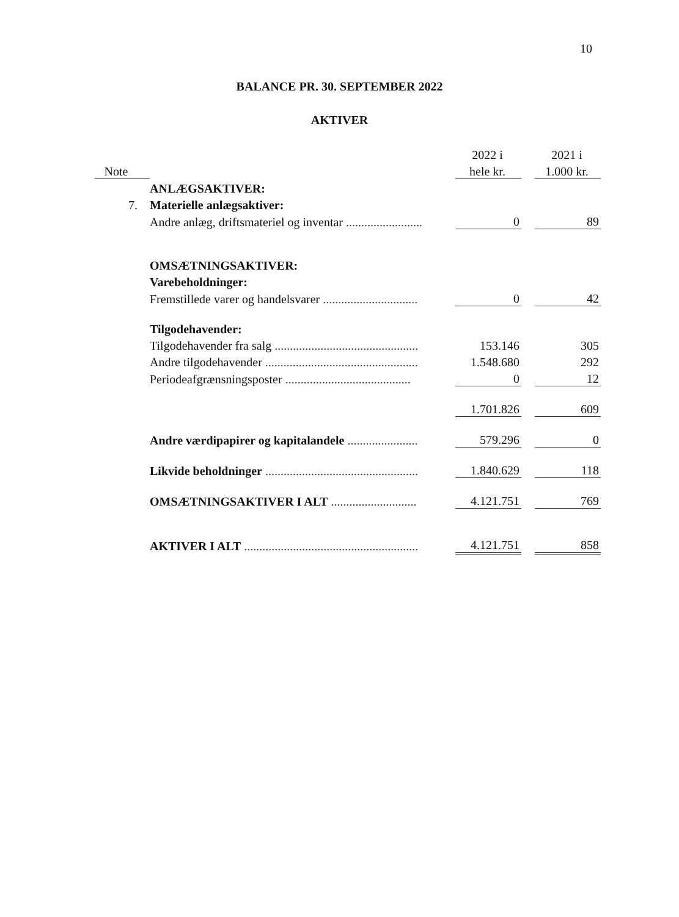10
BALANCE PR. 30. SEPTEMBER 2022
AKTIVER
| | | 2022 i | | 2021 i |
| --- | --- | --- | --- | --- |
| Note | | hele kr. | | 1.000 kr. |
| | ANLÆGSAKTIVER: | | | |
| 7. | Materielle anlægsaktiver: | | | |
| | Andre anlæg, driftsmateriel og inventar ......................... | 0 | | 89 |
| | OMSÆTNINGSAKTIVER: | | | |
| | Varebeholdninger: | | | |
| | Fremstillede varer og handelsvarer ............................... | 0 | | 42 |
| | Tilgodehavender: | | | |
| | Tilgodehavender fra salg ............................................... | 153.146 | | 305 |
| | Andre tilgodehavender .................................................. | 1.548.680 | | 292 |
| | Periodeafgrænsningsposter ......................................... | 0 | | 12 |
| | | 1.701.826 | | 609 |
| | Andre værdipapirer og kapitalandele ....................... | 579.296 | | 0 |
| | Likvide beholdninger .................................................. | 1.840.629 | | 118 |
| | OMSÆTNINGSAKTIVER I ALT ............................ | 4.121.751 | | 769 |
| | AKTIVER I ALT ......................................................... | 4.121.751 | | 858 |